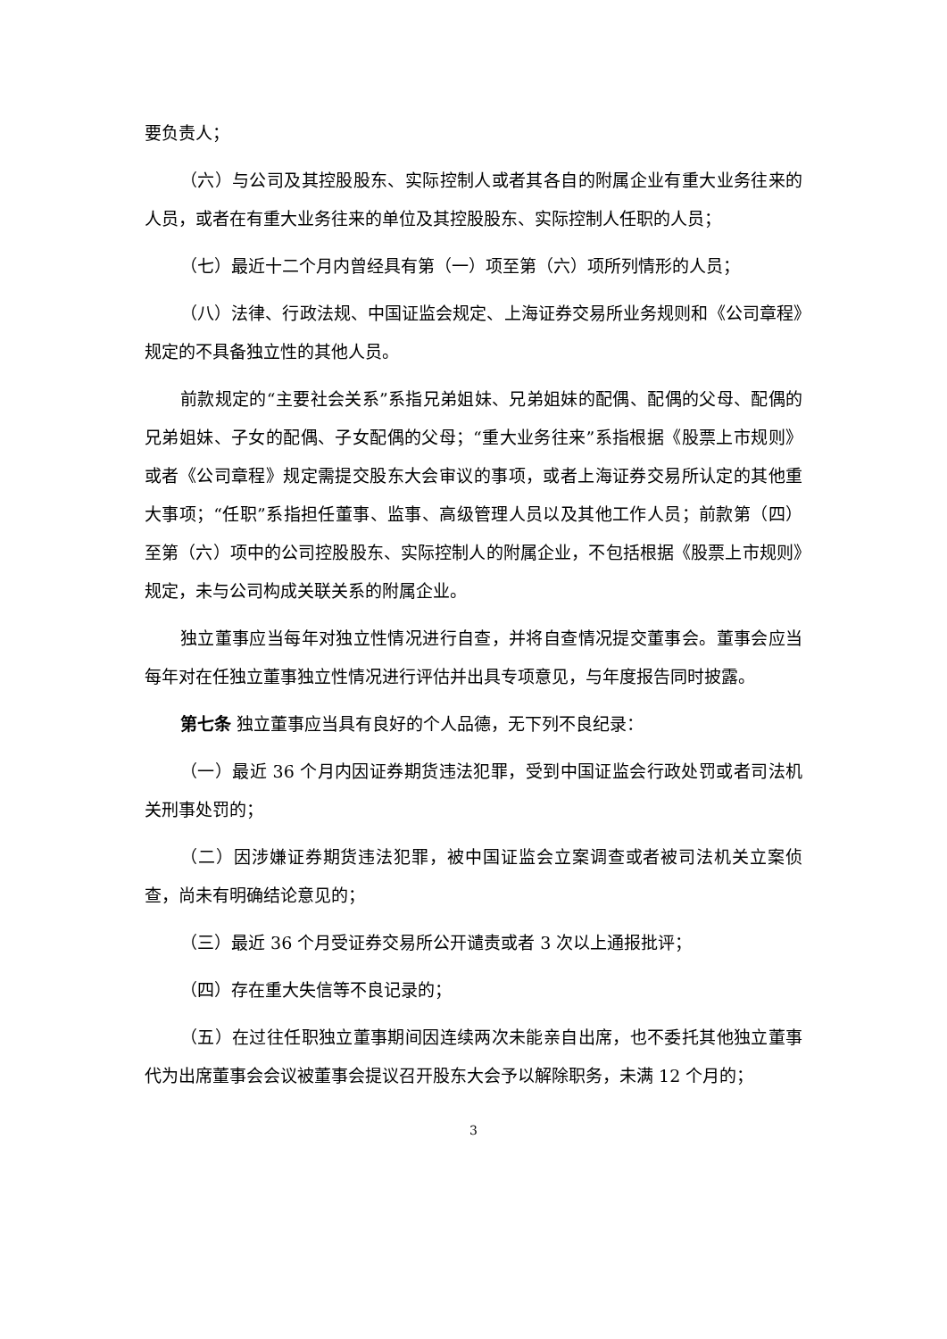要负责人；
（六）与公司及其控股股东、实际控制人或者其各自的附属企业有重大业务往来的人员，或者在有重大业务往来的单位及其控股股东、实际控制人任职的人员；
（七）最近十二个月内曾经具有第（一）项至第（六）项所列情形的人员；
（八）法律、行政法规、中国证监会规定、上海证券交易所业务规则和《公司章程》规定的不具备独立性的其他人员。
前款规定的“主要社会关系”系指兄弟姐妹、兄弟姐妹的配偶、配偶的父母、配偶的兄弟姐妹、子女的配偶、子女配偶的父母；“重大业务往来”系指根据《股票上市规则》或者《公司章程》规定需提交股东大会审议的事项，或者上海证券交易所认定的其他重大事项；“任职”系指担任董事、监事、高级管理人员以及其他工作人员；前款第（四）至第（六）项中的公司控股股东、实际控制人的附属企业，不包括根据《股票上市规则》规定，未与公司构成关联关系的附属企业。
独立董事应当每年对独立性情况进行自查，并将自查情况提交董事会。董事会应当每年对在任独立董事独立性情况进行评估并出具专项意见，与年度报告同时披露。
第七条 独立董事应当具有良好的个人品德，无下列不良纪录：
（一）最近 36 个月内因证券期货违法犯罪，受到中国证监会行政处罚或者司法机关刑事处罚的；
（二）因涉嫌证券期货违法犯罪，被中国证监会立案调查或者被司法机关立案侦查，尚未有明确结论意见的；
（三）最近 36 个月受证券交易所公开谴责或者 3 次以上通报批评；
（四）存在重大失信等不良记录的；
（五）在过往任职独立董事期间因连续两次未能亲自出席，也不委托其他独立董事代为出席董事会会议被董事会提议召开股东大会予以解除职务，未满 12 个月的；
3